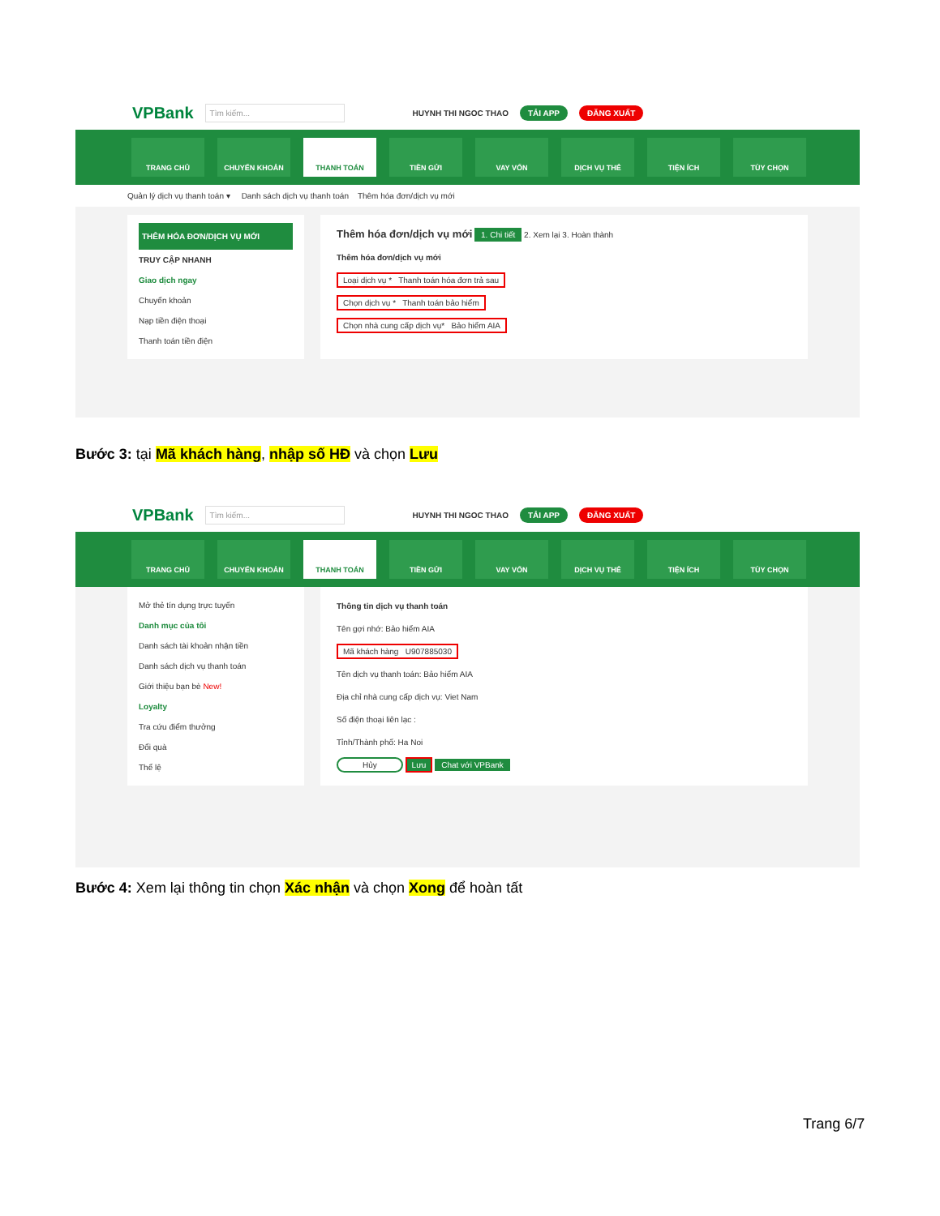VPBank Tìm kiếm... HUYNH THI NGOC THAO TẢI APP ĐĂNG XUẤT
TRANG CHỦ CHUYỂN KHOẢN THANH TOÁN TIỀN GỬI VAY VỐN DỊCH VỤ THẺ TIỆN ÍCH TÙY CHỌN
Quản lý dịch vụ thanh toán ▾ Danh sách dịch vụ thanh toán Thêm hóa đơn/dịch vụ mới
THÊM HÓA ĐƠN/DỊCH VỤ MỚI
TRUY CẬP NHANH
Giao dịch ngay
Chuyển khoản
Nạp tiền điện thoại
Thanh toán tiền điện
Thêm hóa đơn/dịch vụ mới 1. Chi tiết 2. Xem lại 3. Hoàn thành
Thêm hóa đơn/dịch vụ mới
Loại dịch vụ * Thanh toán hóa đơn trả sau
Chọn dịch vụ * Thanh toán bảo hiểm
Chọn nhà cung cấp dịch vụ* Bảo hiểm AIA
Bước 3: tại Mã khách hàng, nhập số HĐ và chọn Lưu
VPBank Tìm kiếm... HUYNH THI NGOC THAO TẢI APP ĐĂNG XUẤT
TRANG CHỦ CHUYỂN KHOẢN THANH TOÁN TIỀN GỬI VAY VỐN DỊCH VỤ THẺ TIỆN ÍCH TÙY CHỌN
Mở thẻ tín dụng trực tuyến
Danh mục của tôi
Danh sách tài khoản nhận tiền
Danh sách dịch vụ thanh toán
Giới thiệu bạn bè New!
Loyalty
Tra cứu điểm thưởng
Đổi quà
Thể lệ
Thông tin dịch vụ thanh toán
Tên gợi nhớ: Bảo hiểm AIA
Mã khách hàng U907885030
Tên dịch vụ thanh toán: Bảo hiểm AIA
Địa chỉ nhà cung cấp dịch vụ: Viet Nam
Số điện thoại liên lạc :
Tỉnh/Thành phố: Ha Noi
Hủy Lưu Chat với VPBank
Bước 4: Xem lại thông tin chọn Xác nhận và chọn Xong để hoàn tất
Trang 6/7